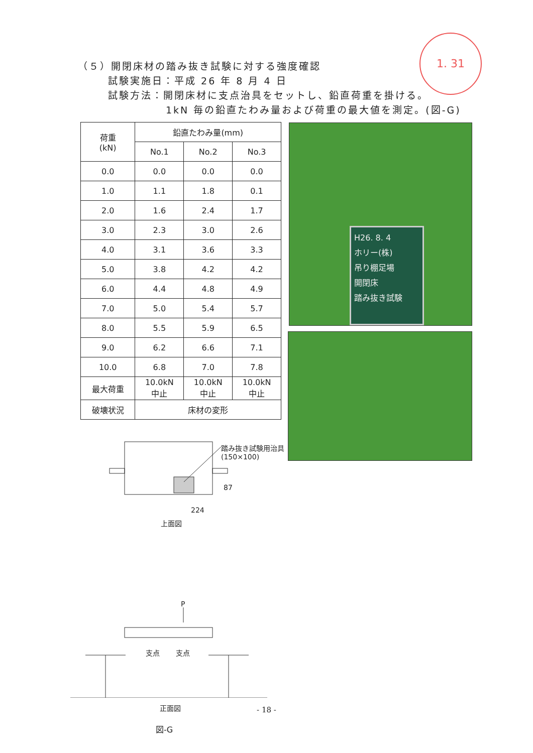1. 31
（５）開閉床材の踏み抜き試験に対する強度確認
試験実施日：平成 26 年 8 月 4 日
試験方法：開閉床材に支点治具をセットし、鉛直荷重を掛ける。
1kN 毎の鉛直たわみ量および荷重の最大値を測定。(図-G)
| 荷重 (kN) | 鉛直たわみ量(mm) | | |
| --- | --- | --- | --- |
| | No.1 | No.2 | No.3 |
| 0.0 | 0.0 | 0.0 | 0.0 |
| 1.0 | 1.1 | 1.8 | 0.1 |
| 2.0 | 1.6 | 2.4 | 1.7 |
| 3.0 | 2.3 | 3.0 | 2.6 |
| 4.0 | 3.1 | 3.6 | 3.3 |
| 5.0 | 3.8 | 4.2 | 4.2 |
| 6.0 | 4.4 | 4.8 | 4.9 |
| 7.0 | 5.0 | 5.4 | 5.7 |
| 8.0 | 5.5 | 5.9 | 6.5 |
| 9.0 | 6.2 | 6.6 | 7.1 |
| 10.0 | 6.8 | 7.0 | 7.8 |
| 最大荷重 | 10.0kN 中止 | 10.0kN 中止 | 10.0kN 中止 |
| 破壊状況 | 床材の変形 | | |
H26. 8. 4
ホリー(株)
吊り棚足場
開閉床
踏み抜き試験
踏み抜き試験用治具
(150×100)
87
224
上面図
P
支点 支点
正面図
図-G
- 18 -